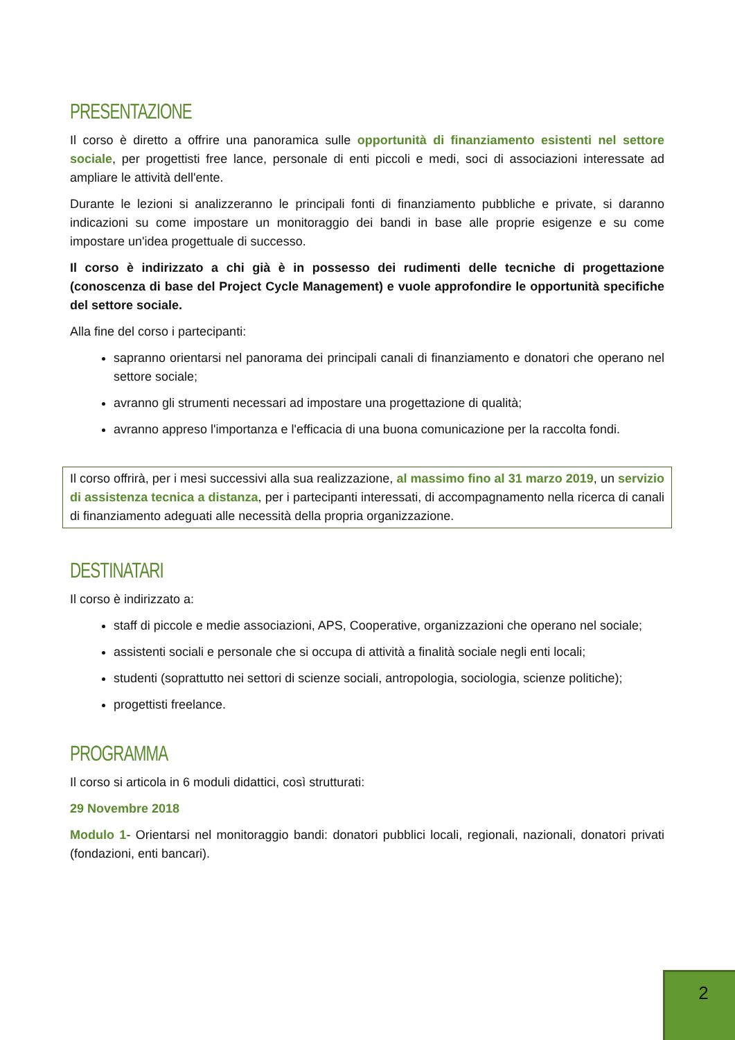PRESENTAZIONE
Il corso è diretto a offrire una panoramica sulle opportunità di finanziamento esistenti nel settore sociale, per progettisti free lance, personale di enti piccoli e medi, soci di associazioni interessate ad ampliare le attività dell'ente.
Durante le lezioni si analizzeranno le principali fonti di finanziamento pubbliche e private, si daranno indicazioni su come impostare un monitoraggio dei bandi in base alle proprie esigenze e su come impostare un'idea progettuale di successo.
Il corso è indirizzato a chi già è in possesso dei rudimenti delle tecniche di progettazione (conoscenza di base del Project Cycle Management) e vuole approfondire le opportunità specifiche del settore sociale.
Alla fine del corso i partecipanti:
sapranno orientarsi nel panorama dei principali canali di finanziamento e donatori che operano nel settore sociale;
avranno gli strumenti necessari ad impostare una progettazione di qualità;
avranno appreso l'importanza e l'efficacia di una buona comunicazione per la raccolta fondi.
Il corso offrirà, per i mesi successivi alla sua realizzazione, al massimo fino al 31 marzo 2019, un servizio di assistenza tecnica a distanza, per i partecipanti interessati, di accompagnamento nella ricerca di canali di finanziamento adeguati alle necessità della propria organizzazione.
DESTINATARI
Il corso è indirizzato a:
staff di piccole e medie associazioni, APS, Cooperative, organizzazioni che operano nel sociale;
assistenti sociali e personale che si occupa di attività a finalità sociale negli enti locali;
studenti (soprattutto nei settori di scienze sociali, antropologia, sociologia, scienze politiche);
progettisti freelance.
PROGRAMMA
Il corso si articola in 6 moduli didattici, così strutturati:
29 Novembre 2018
Modulo 1- Orientarsi nel monitoraggio bandi: donatori pubblici locali, regionali, nazionali, donatori privati (fondazioni, enti bancari).
2